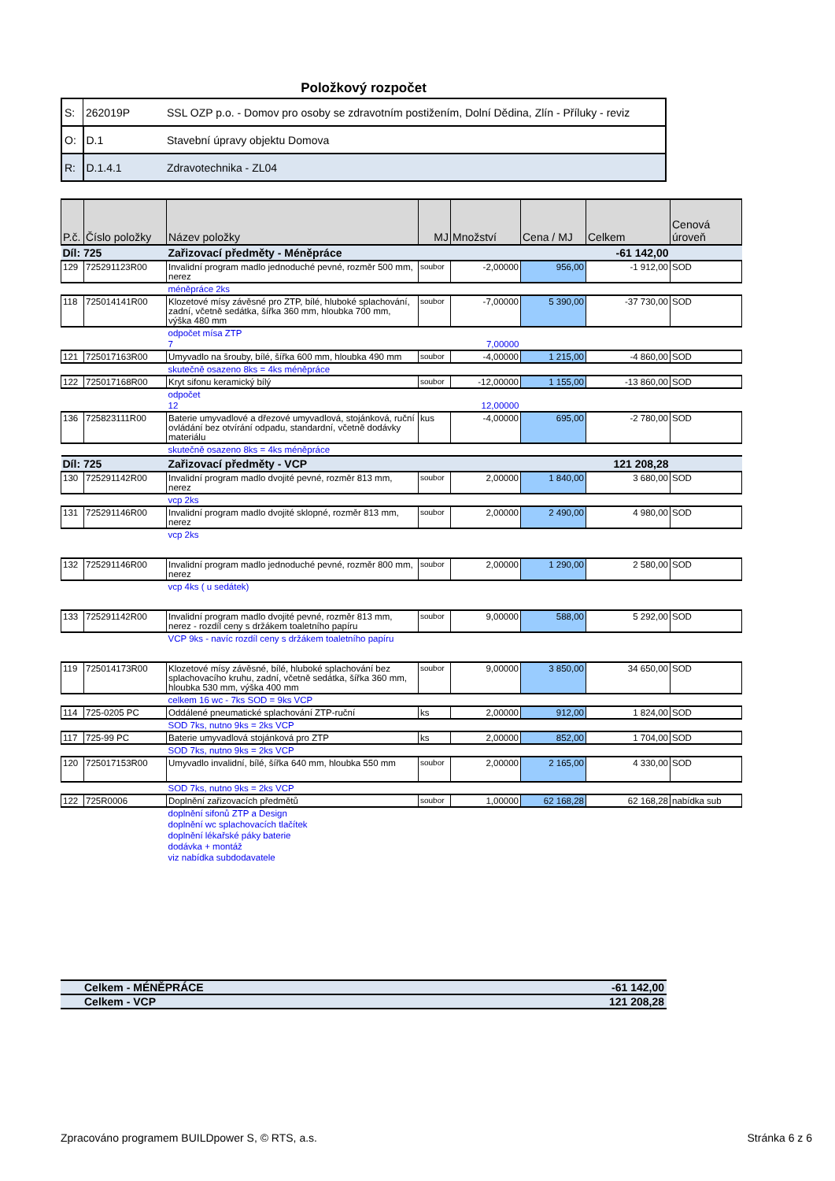Položkový rozpočet
| S: | 262019P | SSL OZP p.o. - Domov pro osoby se zdravotním postižením, Dolní Dědina, Zlín - Příluky - reviz |
| O: | D.1 | Stavební úpravy objektu Domova |
| R: | D.1.4.1 | Zdravotechnika - ZL04 |
| P.č. | Číslo položky | Název položky | MJ | Množství | Cena / MJ | Celkem | Cenová úroveň |
| --- | --- | --- | --- | --- | --- | --- | --- |
| Díl: 725 | | Zařizovací předměty - Méněpráce | | | | -61 142,00 | |
| 129 | 725291123R00 | Invalidní program madlo jednoduché pevné, rozměr 500 mm, nerez | soubor | -2,00000 | 956,00 | -1 912,00 | SOD |
| | | méněpráce 2ks | | | | | |
| 118 | 725014141R00 | Klozetové mísy závěsné pro ZTP, bílé, hluboké splachování, zadní, včetně sedátka, šířka 360 mm, hloubka 700 mm, výška 480 mm | soubor | -7,00000 | 5 390,00 | -37 730,00 | SOD |
| | | odpočet mísa ZTP | | | | | |
| | | 7 | | 7,00000 | | | |
| 121 | 725017163R00 | Umyvadlo na šrouby, bílé, šířka 600 mm, hloubka 490 mm | soubor | -4,00000 | 1 215,00 | -4 860,00 | SOD |
| | | skutečně osazeno 8ks = 4ks méněpráce | | | | | |
| 122 | 725017168R00 | Kryt sifonu keramický bílý | soubor | -12,00000 | 1 155,00 | -13 860,00 | SOD |
| | | odpočet | | | | | |
| | | 12 | | 12,00000 | | | |
| 136 | 725823111R00 | Baterie umyvadlové a dřezové umyvadlová, stojánková, ruční ovládání bez otvírání odpadu, standardní, včetně dodávky materiálu | kus | -4,00000 | 695,00 | -2 780,00 | SOD |
| | | skutečně osazeno 8ks = 4ks méněpráce | | | | | |
| Díl: 725 | | Zařizovací předměty - VCP | | | | 121 208,28 | |
| 130 | 725291142R00 | Invalidní program madlo dvojité pevné, rozměr 813 mm, nerez | soubor | 2,00000 | 1 840,00 | 3 680,00 | SOD |
| | | vcp 2ks | | | | | |
| 131 | 725291146R00 | Invalidní program madlo dvojité sklopné, rozměr 813 mm, nerez | soubor | 2,00000 | 2 490,00 | 4 980,00 | SOD |
| | | vcp 2ks | | | | | |
| 132 | 725291146R00 | Invalidní program madlo jednoduché pevné, rozměr 800 mm, nerez | soubor | 2,00000 | 1 290,00 | 2 580,00 | SOD |
| | | vcp 4ks ( u sedátek) | | | | | |
| 133 | 725291142R00 | Invalidní program madlo dvojité pevné, rozměr 813 mm, nerez - rozdíl ceny s držákem toaletního papíru | soubor | 9,00000 | 588,00 | 5 292,00 | SOD |
| | | VCP 9ks - navíc rozdíl ceny s držákem toaletního papíru | | | | | |
| 119 | 725014173R00 | Klozetové mísy závěsné, bílé, hluboké splachování bez splachovacího kruhu, zadní, včetně sedátka, šířka 360 mm, hloubka 530 mm, výška 400 mm | soubor | 9,00000 | 3 850,00 | 34 650,00 | SOD |
| | | celkem 16 wc - 7ks SOD = 9ks VCP | | | | | |
| 114 | 725-0205 PC | Oddálené pneumatické splachování ZTP-ruční | ks | 2,00000 | 912,00 | 1 824,00 | SOD |
| | | SOD 7ks, nutno 9ks = 2ks VCP | | | | | |
| 117 | 725-99 PC | Baterie umyvadlová stojánková pro ZTP | ks | 2,00000 | 852,00 | 1 704,00 | SOD |
| | | SOD 7ks, nutno 9ks = 2ks VCP | | | | | |
| 120 | 725017153R00 | Umyvadlo invalidní, bílé, šířka 640 mm, hloubka 550 mm | soubor | 2,00000 | 2 165,00 | 4 330,00 | SOD |
| | | SOD 7ks, nutno 9ks = 2ks VCP | | | | | |
| 122 | 725R0006 | Doplnění zařizovacích předmětů | soubor | 1,00000 | 62 168,28 | 62 168,28 | nabídka sub |
| | | doplnění sifonů ZTP a Design | | | | | |
| | | doplnění wc splachovacích tlačítek | | | | | |
| | | doplnění lékařské páky baterie | | | | | |
| | | dodávka + montáž | | | | | |
| | | viz nabídka subdodavatele | | | | | |
| Celkem - MÉNĚPRÁCE | -61 142,00 |
| Celkem - VCP | 121 208,28 |
Zpracováno programem BUILDpower S, © RTS, a.s. Stránka 6 z 6